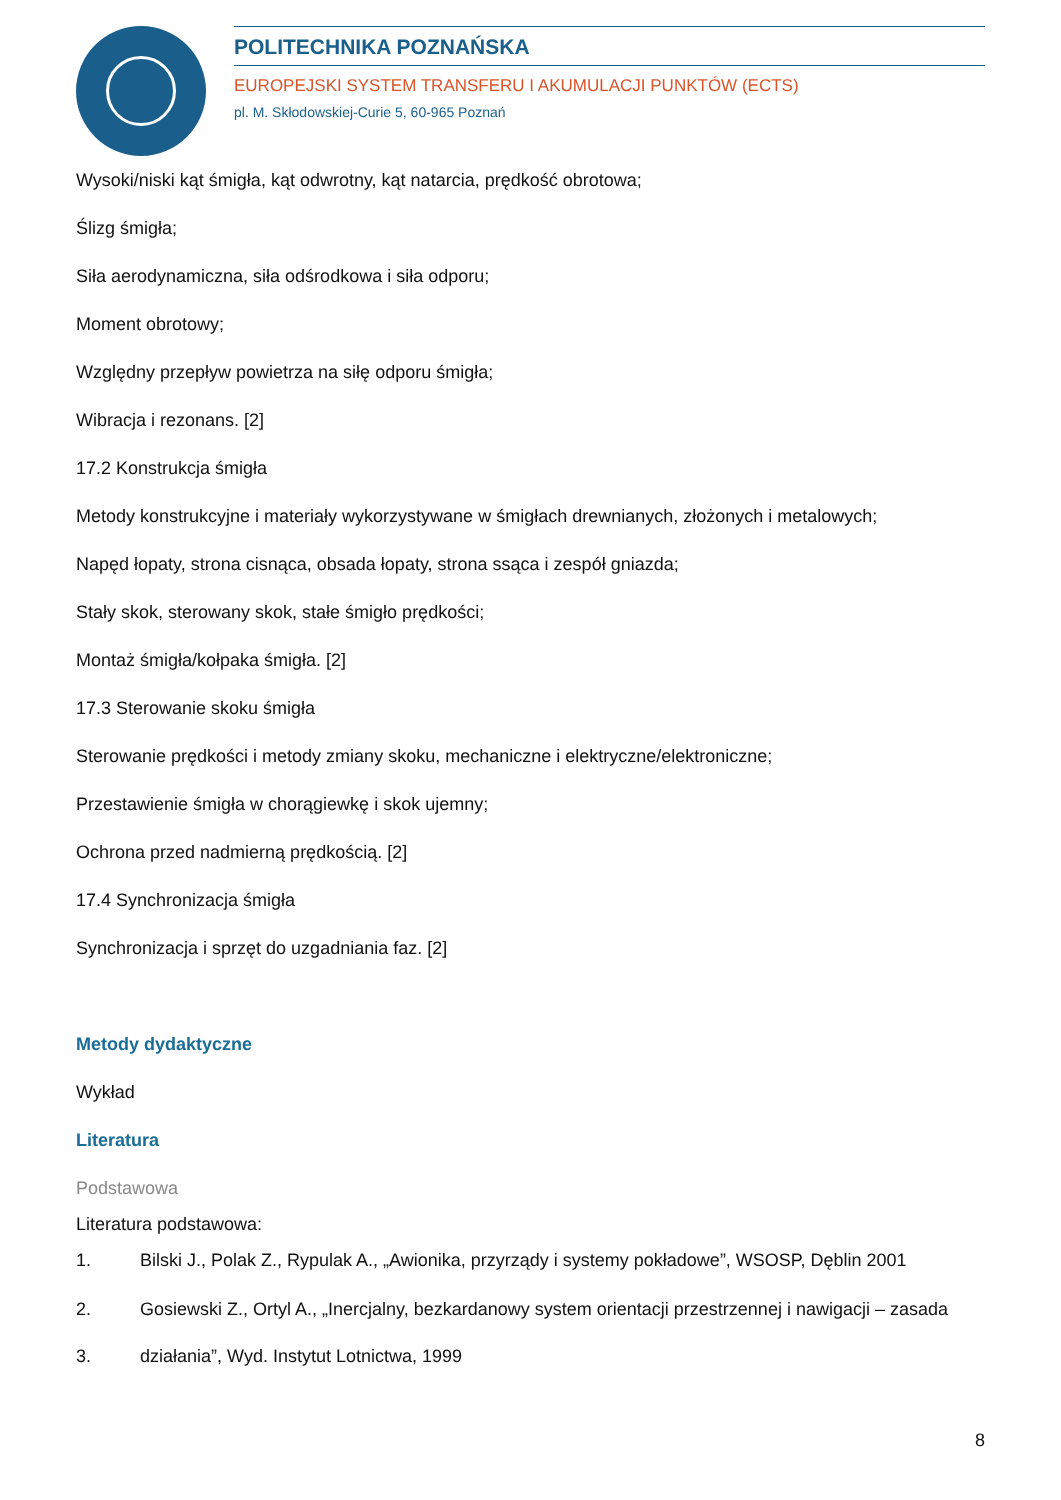POLITECHNIKA POZNAŃSKA
EUROPEJSKI SYSTEM TRANSFERU I AKUMULACJI PUNKTÓW (ECTS)
pl. M. Skłodowskiej-Curie 5, 60-965 Poznań
Wysoki/niski kąt śmigła, kąt odwrotny, kąt natarcia, prędkość obrotowa;
Ślizg śmigła;
Siła aerodynamiczna, siła odśrodkowa i siła odporu;
Moment obrotowy;
Względny przepływ powietrza na siłę odporu śmigła;
Wibracja i rezonans. [2]
17.2 Konstrukcja śmigła
Metody konstrukcyjne i materiały wykorzystywane w śmigłach drewnianych, złożonych i metalowych;
Napęd łopaty, strona cisnąca, obsada łopaty, strona ssąca i zespół gniazda;
Stały skok, sterowany skok, stałe śmigło prędkości;
Montaż śmigła/kołpaka śmigła. [2]
17.3 Sterowanie skoku śmigła
Sterowanie prędkości i metody zmiany skoku, mechaniczne i elektryczne/elektroniczne;
Przestawienie śmigła w chorągiewkę i skok ujemny;
Ochrona przed nadmierną prędkością. [2]
17.4 Synchronizacja śmigła
Synchronizacja i sprzęt do uzgadniania faz. [2]
Metody dydaktyczne
Wykład
Literatura
Podstawowa
Literatura podstawowa:
1. Bilski J., Polak Z., Rypulak A., „Awionika, przyrządy i systemy pokładowe”, WSOSP, Dęblin 2001
2. Gosiewski Z., Ortyl A., „Inercjalny, bezkardanowy system orientacji przestrzennej i nawigacji – zasada
3. działania”, Wyd. Instytut Lotnictwa, 1999
8